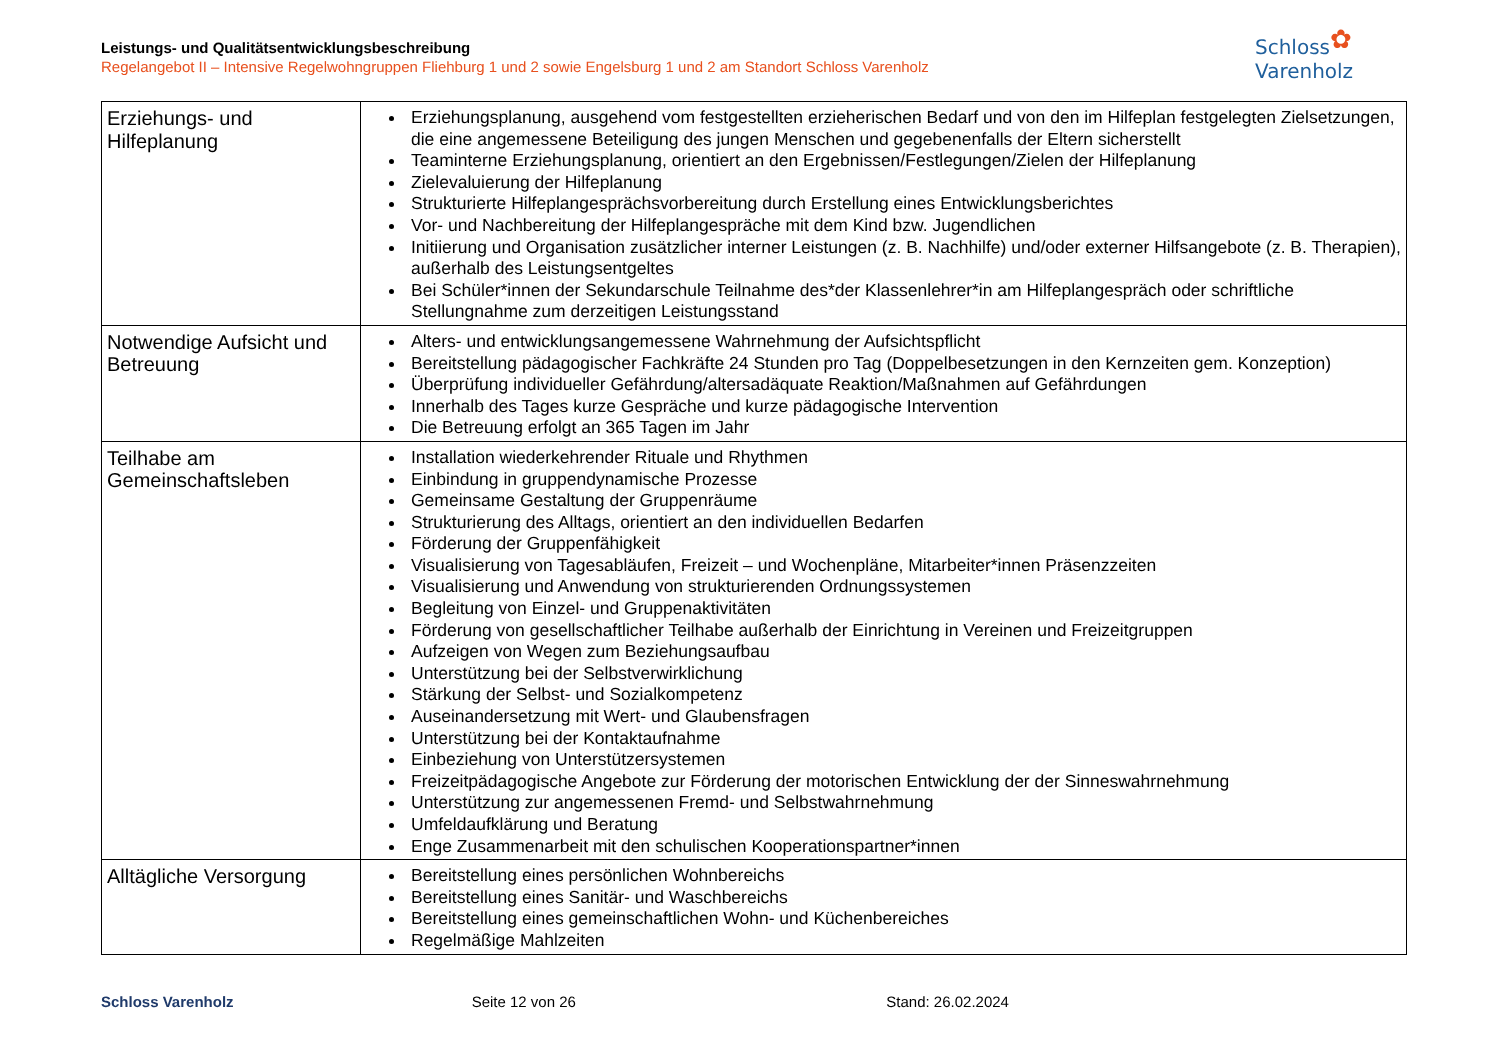Leistungs- und Qualitätsentwicklungsbeschreibung
Regelangebot II – Intensive Regelwohngruppen Fliehburg 1 und 2 sowie Engelsburg 1 und 2 am Standort Schloss Varenholz
Schloss
Varenholz
✿
| Erziehungs- und Hilfeplanung | Erziehungsplanung, ausgehend vom festgestellten erzieherischen Bedarf und von den im Hilfeplan festgelegten Zielsetzungen, die eine angemessene Beteiligung des jungen Menschen und gegebenenfalls der Eltern sicherstellt Teaminterne Erziehungsplanung, orientiert an den Ergebnissen/Festlegungen/Zielen der Hilfeplanung Zielevaluierung der Hilfeplanung Strukturierte Hilfeplangesprächsvorbereitung durch Erstellung eines Entwicklungsberichtes Vor- und Nachbereitung der Hilfeplangespräche mit dem Kind bzw. Jugendlichen Initiierung und Organisation zusätzlicher interner Leistungen (z. B. Nachhilfe) und/oder externer Hilfsangebote (z. B. Therapien), außerhalb des Leistungsentgeltes Bei Schüler*innen der Sekundarschule Teilnahme des*der Klassenlehrer*in am Hilfeplangespräch oder schriftliche Stellungnahme zum derzeitigen Leistungsstand |
| Notwendige Aufsicht und Betreuung | Alters- und entwicklungsangemessene Wahrnehmung der Aufsichtspflicht Bereitstellung pädagogischer Fachkräfte 24 Stunden pro Tag (Doppelbesetzungen in den Kernzeiten gem. Konzeption) Überprüfung individueller Gefährdung/altersadäquate Reaktion/Maßnahmen auf Gefährdungen Innerhalb des Tages kurze Gespräche und kurze pädagogische Intervention Die Betreuung erfolgt an 365 Tagen im Jahr |
| Teilhabe am Gemeinschaftsleben | Installation wiederkehrender Rituale und Rhythmen Einbindung in gruppendynamische Prozesse Gemeinsame Gestaltung der Gruppenräume Strukturierung des Alltags, orientiert an den individuellen Bedarfen Förderung der Gruppenfähigkeit Visualisierung von Tagesabläufen, Freizeit – und Wochenpläne, Mitarbeiter*innen Präsenzzeiten Visualisierung und Anwendung von strukturierenden Ordnungssystemen Begleitung von Einzel- und Gruppenaktivitäten Förderung von gesellschaftlicher Teilhabe außerhalb der Einrichtung in Vereinen und Freizeitgruppen Aufzeigen von Wegen zum Beziehungsaufbau Unterstützung bei der Selbstverwirklichung Stärkung der Selbst- und Sozialkompetenz Auseinandersetzung mit Wert- und Glaubensfragen Unterstützung bei der Kontaktaufnahme Einbeziehung von Unterstützersystemen Freizeitpädagogische Angebote zur Förderung der motorischen Entwicklung der der Sinneswahrnehmung Unterstützung zur angemessenen Fremd- und Selbstwahrnehmung Umfeldaufklärung und Beratung Enge Zusammenarbeit mit den schulischen Kooperationspartner*innen |
| Alltägliche Versorgung | Bereitstellung eines persönlichen Wohnbereichs Bereitstellung eines Sanitär- und Waschbereichs Bereitstellung eines gemeinschaftlichen Wohn- und Küchenbereiches Regelmäßige Mahlzeiten |
Schloss Varenholz Seite 12 von 26 Stand: 26.02.2024